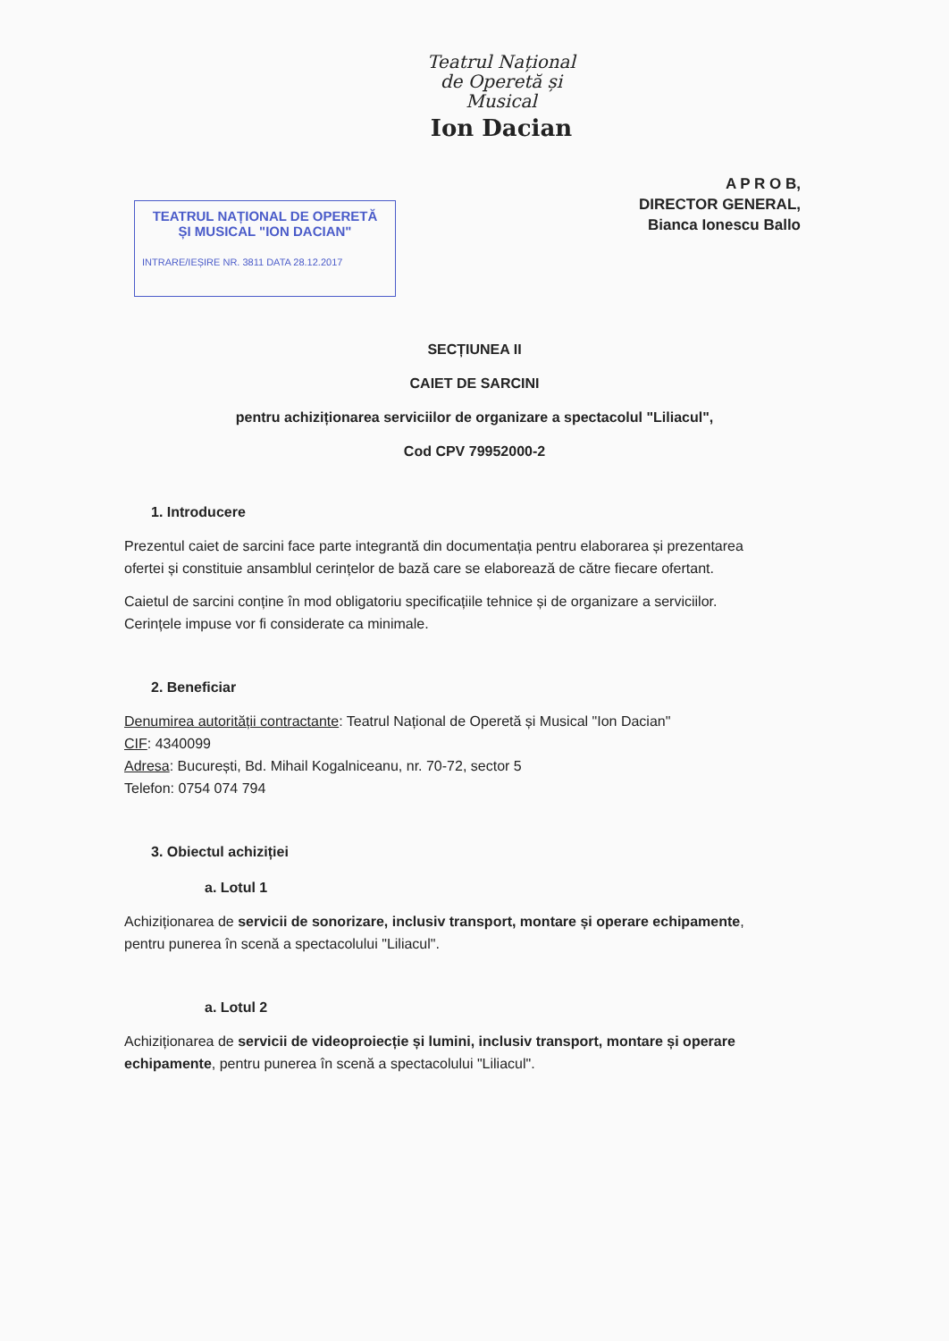Teatrul Național
de Operetă și
Musical
Ion Dacian
TEATRUL NAȚIONAL DE OPERETĂ
ȘI MUSICAL "ION DACIAN"
INTRARE/IEȘIRE NR. 3811 DATA 28.12.2017
A P R O B,
DIRECTOR GENERAL,
Bianca Ionescu Ballo
SECȚIUNEA II
CAIET DE SARCINI
pentru achiziționarea serviciilor de organizare a spectacolul "Liliacul",
Cod CPV 79952000-2
1. Introducere
Prezentul caiet de sarcini face parte integrantă din documentația pentru elaborarea și prezentarea ofertei și constituie ansamblul cerințelor de bază care se elaborează de către fiecare ofertant.
Caietul de sarcini conține în mod obligatoriu specificațiile tehnice și de organizare a serviciilor. Cerințele impuse vor fi considerate ca minimale.
2. Beneficiar
Denumirea autorității contractante: Teatrul Național de Operetă și Musical "Ion Dacian"
CIF: 4340099
Adresa: București, Bd. Mihail Kogalniceanu, nr. 70-72, sector 5
Telefon: 0754 074 794
3. Obiectul achiziției
a. Lotul 1
Achiziționarea de servicii de sonorizare, inclusiv transport, montare și operare echipamente, pentru punerea în scenă a spectacolului "Liliacul".
a. Lotul 2
Achiziționarea de servicii de videoproiecție și lumini, inclusiv transport, montare și operare echipamente, pentru punerea în scenă a spectacolului "Liliacul".